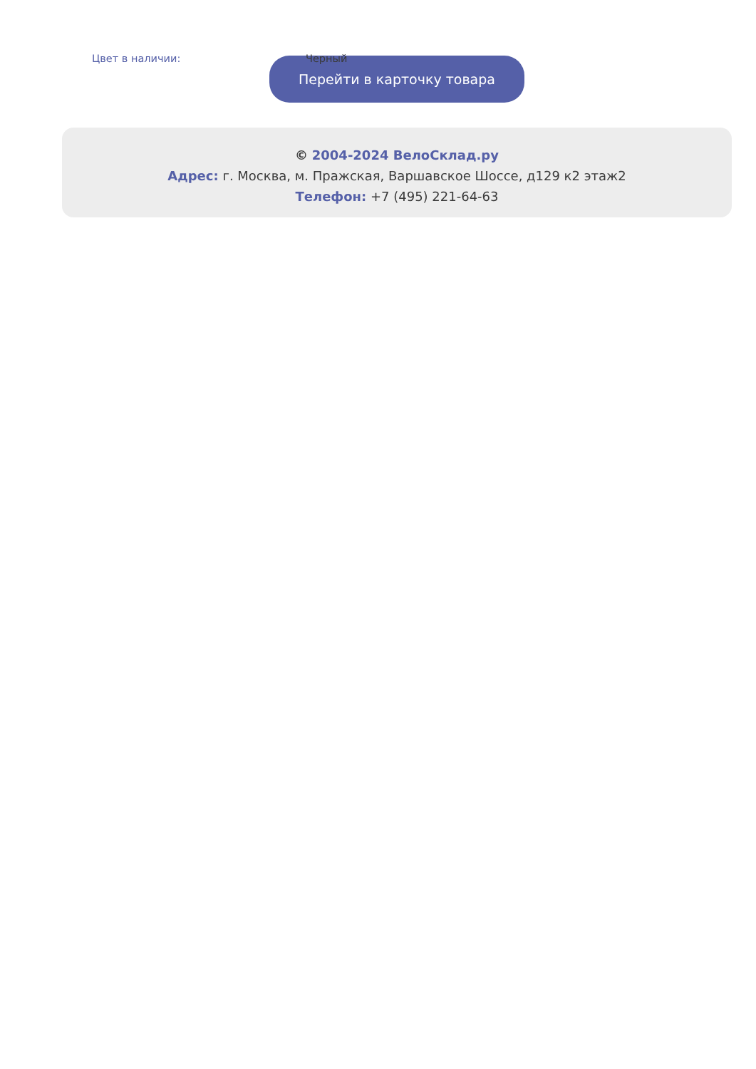| Цвет в наличии: | Черный |
Перейти в карточку товара
© 2004-2024 ВелоСклад.ру
Адрес: г. Москва, м. Пражская, Варшавское Шоссе, д129 к2 этаж2
Телефон: +7 (495) 221-64-63